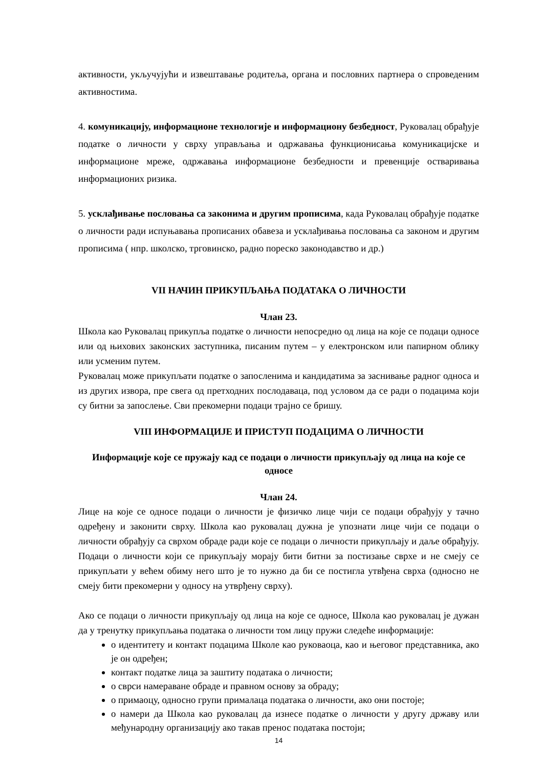активности, укључујући и извештавање родитеља, органа и пословних партнера о спроведеним активностима.
4. комуникацију, информационе технологије и информациону безбедност, Руковалац обрађује податке о личности у сврху управљања и одржавања функционисања комуникацијске и информационе мреже, одржавања информационе безбедности и превенције остваривања информационих ризика.
5. усклађивање пословања са законима и другим прописима, када Руковалац обрађује податке о личности ради испуњавања прописаних обавеза и усклађивања пословања са законом и другим прописима ( нпр. школско, трговинско, радно пореско законодавство и др.)
VII НАЧИН ПРИКУПЉАЊА ПОДАТАКА О ЛИЧНОСТИ
Члан 23.
Школа као Руковалац прикупља податке о личности непосредно од лица на које се подаци односе или од њихових законских заступника, писаним путем – у електронском или папирном облику или усменим путем.
Руковалац може прикупљати податке о запосленима и кандидатима за заснивање радног односа и из других извора, пре свега од претходних послодаваца, под условом да се ради о подацима који су битни за запослење. Сви прекомерни подаци трајно се бришу.
VIII ИНФОРМАЦИЈЕ И ПРИСТУП ПОДАЦИМА О ЛИЧНОСТИ
Информације које се пружају кад се подаци о личности прикупљају од лица на које се односе
Члан 24.
Лице на које се односе подаци о личности је физичко лице чији се подаци обрађују у тачно одређену и законити сврху. Школа као руковалац дужна је упознати лице чији се подаци о личности обрађују са сврхом обраде ради које се подаци о личности прикупљају и даље обрађују. Подаци о личности који се прикупљају морају бити битни за постизање сврхе и не смеју се прикупљати у већем обиму него што је то нужно да би се постигла утвђена сврха (односно не смеју бити прекомерни у односу на утврђену сврху).
Ако се подаци о личности прикупљају од лица на које се односе, Школа као руковалац је дужан да у тренутку прикупљања података о личности том лицу пружи следеће информације:
о идентитету и контакт подацима Школе као руковаоца, као и његовог представника, ако је он одређен;
контакт податке лица за заштиту података о личности;
о сврси намераване обраде и правном основу за обраду;
о примаоцу, односно групи прималаца података о личности, ако они постоје;
о намери да Школа као руковалац да изнесе податке о личности у другу државу или међународну организацију ако такав пренос података постоји;
14